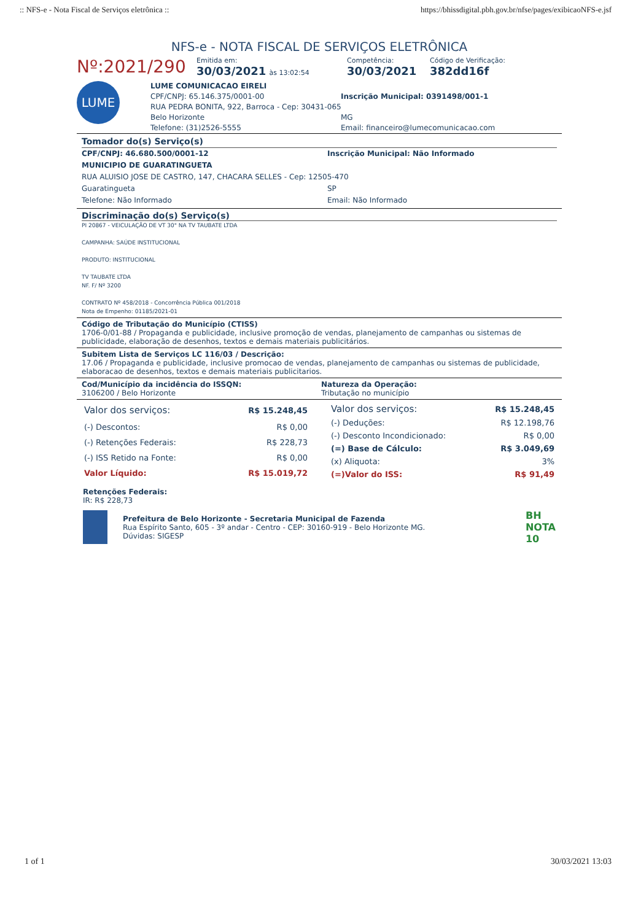:: NFS-e - Nota Fiscal de Serviços eletrônica :: https://bhissdigital.pbh.gov.br/nfse/pages/exibicaoNFS-e.jsf
NFS-e - NOTA FISCAL DE SERVIÇOS ELETRÔNICA
Nº:2021/290
Emitida em:
30/03/2021 às 13:02:54
Competência:
30/03/2021
Código de Verificação:
382dd16f
LUME
LUME COMUNICACAO EIRELI
CPF/CNPJ: 65.146.375/0001-00 Inscrição Municipal: 0391498/001-1
RUA PEDRA BONITA, 922, Barroca - Cep: 30431-065
Belo Horizonte MG
Telefone: (31)2526-5555 Email: financeiro@lumecomunicacao.com
Tomador do(s) Serviço(s)
CPF/CNPJ: 46.680.500/0001-12 Inscrição Municipal: Não Informado
MUNICIPIO DE GUARATINGUETA
RUA ALUISIO JOSE DE CASTRO, 147, CHACARA SELLES - Cep: 12505-470
Guaratingueta SP
Telefone: Não Informado Email: Não Informado
Discriminação do(s) Serviço(s)
PI 20867 - VEICULAÇÃO DE VT 30" NA TV TAUBATE LTDA
CAMPANHA: SAÚDE INSTITUCIONAL
PRODUTO: INSTITUCIONAL
TV TAUBATE LTDA
NF. F/ Nº 3200
CONTRATO Nº 458/2018 - Concorrência Pública 001/2018
Nota de Empenho: 01185/2021-01
Código de Tributação do Município (CTISS)
1706-0/01-88 / Propaganda e publicidade, inclusive promoção de vendas, planejamento de campanhas ou sistemas de publicidade, elaboração de desenhos, textos e demais materiais publicitários.
Subitem Lista de Serviços LC 116/03 / Descrição:
17.06 / Propaganda e publicidade, inclusive promocao de vendas, planejamento de campanhas ou sistemas de publicidade, elaboracao de desenhos, textos e demais materiais publicitarios.
Cod/Município da incidência do ISSQN:
3106200 / Belo Horizonte
Natureza da Operação:
Tributação no município
| Valor dos serviços: | R$ 15.248,45 |
| (-) Descontos: | R$ 0,00 |
| (-) Retenções Federais: | R$ 228,73 |
| (-) ISS Retido na Fonte: | R$ 0,00 |
| Valor Líquido: | R$ 15.019,72 |
| Valor dos serviços: | R$ 15.248,45 |
| (-) Deduções: | R$ 12.198,76 |
| (-) Desconto Incondicionado: | R$ 0,00 |
| (=) Base de Cálculo: | R$ 3.049,69 |
| (x) Aliquota: | 3% |
| (=)Valor do ISS: | R$ 91,49 |
Retenções Federais:
IR: R$ 228,73
Prefeitura de Belo Horizonte - Secretaria Municipal de Fazenda
Rua Espírito Santo, 605 - 3º andar - Centro - CEP: 30160-919 - Belo Horizonte MG.
Dúvidas: SIGESP
BH
NOTA
10
1 of 1 30/03/2021 13:03